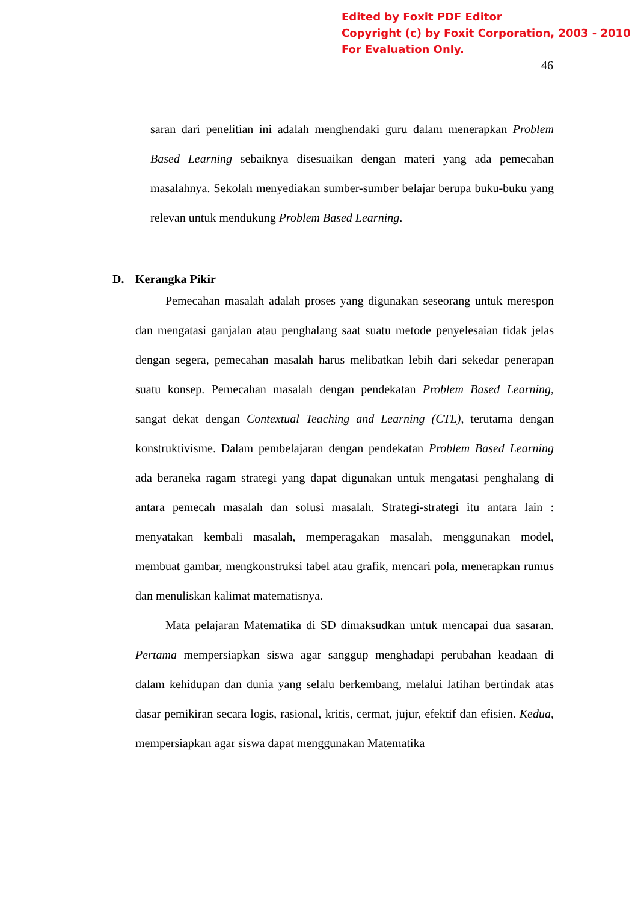Edited by Foxit PDF Editor
Copyright (c) by Foxit Corporation, 2003 - 2010
For Evaluation Only.
46
saran dari penelitian ini adalah menghendaki guru dalam menerapkan Problem Based Learning sebaiknya disesuaikan dengan materi yang ada pemecahan masalahnya. Sekolah menyediakan sumber-sumber belajar berupa buku-buku yang relevan untuk mendukung Problem Based Learning.
D. Kerangka Pikir
Pemecahan masalah adalah proses yang digunakan seseorang untuk merespon dan mengatasi ganjalan atau penghalang saat suatu metode penyelesaian tidak jelas dengan segera, pemecahan masalah harus melibatkan lebih dari sekedar penerapan suatu konsep. Pemecahan masalah dengan pendekatan Problem Based Learning, sangat dekat dengan Contextual Teaching and Learning (CTL), terutama dengan konstruktivisme. Dalam pembelajaran dengan pendekatan Problem Based Learning ada beraneka ragam strategi yang dapat digunakan untuk mengatasi penghalang di antara pemecah masalah dan solusi masalah. Strategi-strategi itu antara lain : menyatakan kembali masalah, memperagakan masalah, menggunakan model, membuat gambar, mengkonstruksi tabel atau grafik, mencari pola, menerapkan rumus dan menuliskan kalimat matematisnya.
Mata pelajaran Matematika di SD dimaksudkan untuk mencapai dua sasaran. Pertama mempersiapkan siswa agar sanggup menghadapi perubahan keadaan di dalam kehidupan dan dunia yang selalu berkembang, melalui latihan bertindak atas dasar pemikiran secara logis, rasional, kritis, cermat, jujur, efektif dan efisien. Kedua, mempersiapkan agar siswa dapat menggunakan Matematika